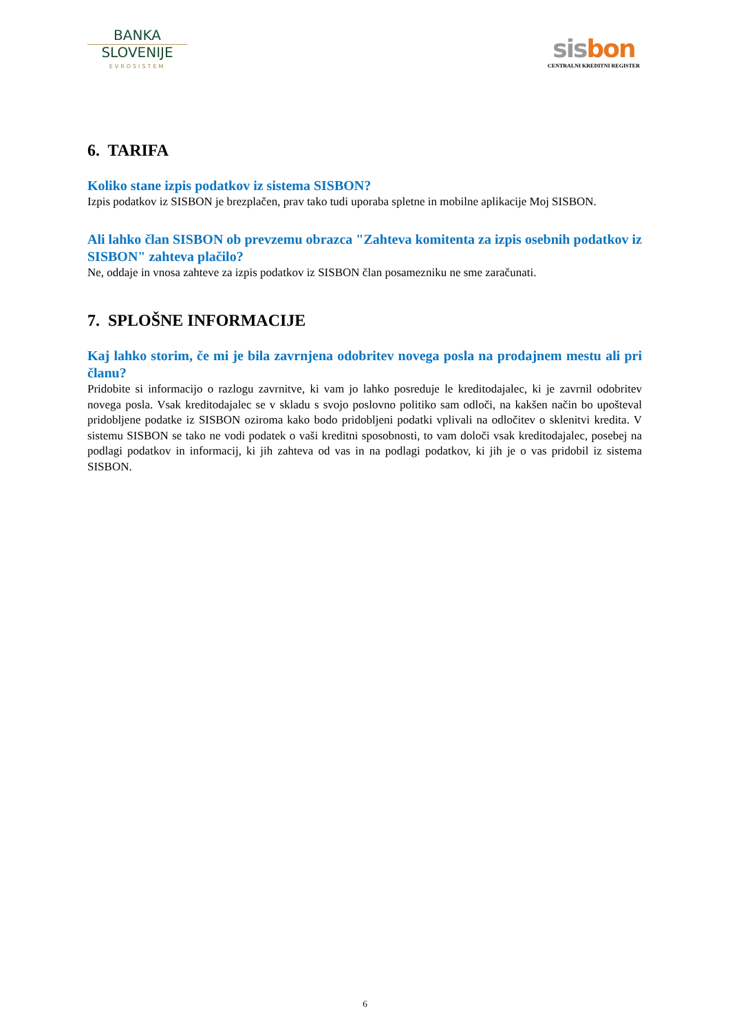BANKA
SLOVENIJE
EVROSISTEM
sis bon
CENTRALNI KREDITNI REGISTER
6. TARIFA
Koliko stane izpis podatkov iz sistema SISBON?
Izpis podatkov iz SISBON je brezplačen, prav tako tudi uporaba spletne in mobilne aplikacije Moj SISBON.
Ali lahko član SISBON ob prevzemu obrazca "Zahteva komitenta za izpis osebnih podatkov iz SISBON" zahteva plačilo?
Ne, oddaje in vnosa zahteve za izpis podatkov iz SISBON član posamezniku ne sme zaračunati.
7. SPLOŠNE INFORMACIJE
Kaj lahko storim, če mi je bila zavrnjena odobritev novega posla na prodajnem mestu ali pri članu?
Pridobite si informacijo o razlogu zavrnitve, ki vam jo lahko posreduje le kreditodajalec, ki je zavrnil odobritev novega posla. Vsak kreditodajalec se v skladu s svojo poslovno politiko sam odloči, na kakšen način bo upošteval pridobljene podatke iz SISBON oziroma kako bodo pridobljeni podatki vplivali na odločitev o sklenitvi kredita. V sistemu SISBON se tako ne vodi podatek o vaši kreditni sposobnosti, to vam določi vsak kreditodajalec, posebej na podlagi podatkov in informacij, ki jih zahteva od vas in na podlagi podatkov, ki jih je o vas pridobil iz sistema SISBON.
6